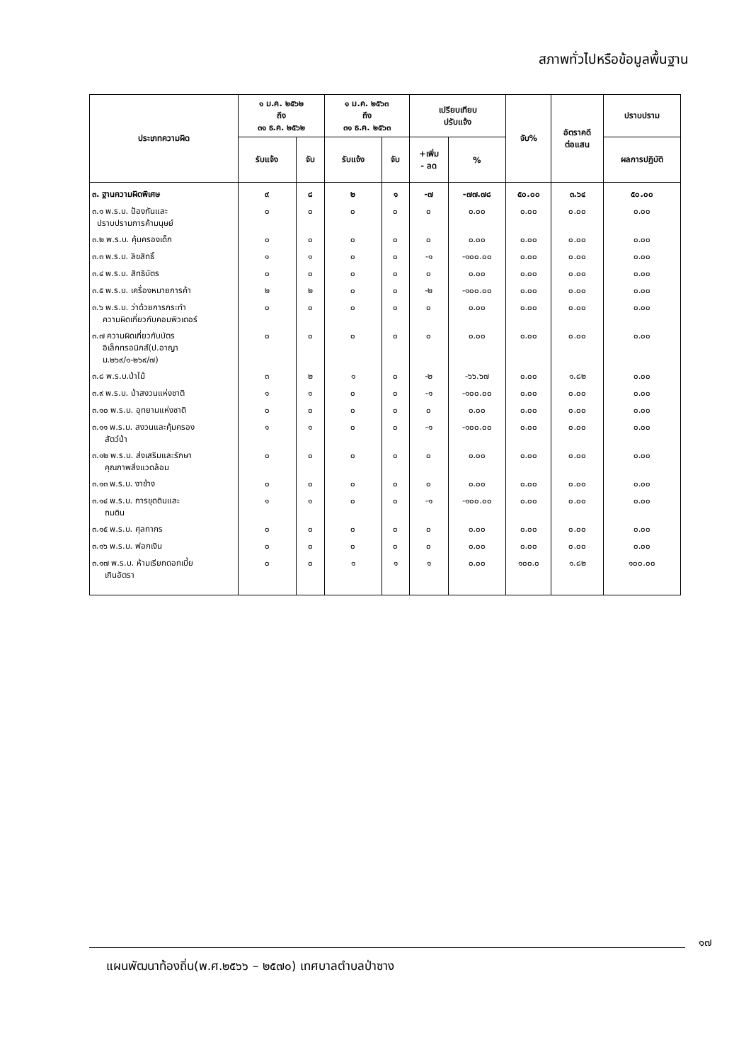สภาพทั่วไปหรือข้อมูลพื้นฐาน
| ประเภทความผิด | ๑ ม.ค. ๒๕๖๒ ถึง ๓๑ ธ.ค. ๒๕๖๒ | | ๑ ม.ค. ๒๕๖๓ ถึง ๓๑ ธ.ค. ๒๕๖๓ | | เปรียบเทียบ ปรับแจ้ง | | จับ% | อัตราคดี ต่อแสน | ปราบปราม |
| --- | --- | --- | --- | --- | --- | --- | --- | --- | --- |
| | รับแจ้ง | จับ | รับแจ้ง | จับ | +เพิ่ม - ลด | % | | | ผลการปฏิบัติ |
| ๓. ฐานความผิดพิเศษ | ๙ | ๘ | ๒ | ๑ | -๗ | -๗๗.๗๘ | ๕๐.๐๐ | ๓.๖๔ | ๕๐.๐๐ |
| ๓.๑ พ.ร.บ. ป้องกันและ ปราบปรามการค้ามนุษย์ | ๐ | ๐ | ๐ | ๐ | ๐ | ๐.๐๐ | ๐.๐๐ | ๐.๐๐ | ๐.๐๐ |
| ๓.๒ พ.ร.บ. คุ้มครองเด็ก | ๐ | ๐ | ๐ | ๐ | ๐ | ๐.๐๐ | ๐.๐๐ | ๐.๐๐ | ๐.๐๐ |
| ๓.๓ พ.ร.บ. ลิขสิทธิ์ | ๑ | ๑ | ๐ | ๐ | -๑ | -๑๐๐.๐๐ | ๐.๐๐ | ๐.๐๐ | ๐.๐๐ |
| ๓.๔ พ.ร.บ. สิทธิบัตร | ๐ | ๐ | ๐ | ๐ | ๐ | ๐.๐๐ | ๐.๐๐ | ๐.๐๐ | ๐.๐๐ |
| ๓.๕ พ.ร.บ. เครื่องหมายการค้า | ๒ | ๒ | ๐ | ๐ | -๒ | -๑๐๐.๐๐ | ๐.๐๐ | ๐.๐๐ | ๐.๐๐ |
| ๓.๖ พ.ร.บ. ว่าด้วยการกระทำ ความผิดเกี่ยวกับคอมพิวเตอร์ | ๐ | ๐ | ๐ | ๐ | ๐ | ๐.๐๐ | ๐.๐๐ | ๐.๐๐ | ๐.๐๐ |
| ๓.๗ ความผิดเกี่ยวกับบัตร อิเล็กทรอนิกส์(ป.อาญา ม.๒๖๙/๑-๒๖๙/๗) | ๐ | ๐ | ๐ | ๐ | ๐ | ๐.๐๐ | ๐.๐๐ | ๐.๐๐ | ๐.๐๐ |
| ๓.๘ พ.ร.บ.ป่าไม้ | ๓ | ๒ | ๑ | ๐ | -๒ | -๖๖.๖๗ | ๐.๐๐ | ๑.๘๒ | ๐.๐๐ |
| ๓.๙ พ.ร.บ. ป่าสงวนแห่งชาติ | ๑ | ๑ | ๐ | ๐ | -๑ | -๑๐๐.๐๐ | ๐.๐๐ | ๐.๐๐ | ๐.๐๐ |
| ๓.๑๐ พ.ร.บ. อุทยานแห่งชาติ | ๐ | ๐ | ๐ | ๐ | ๐ | ๐.๐๐ | ๐.๐๐ | ๐.๐๐ | ๐.๐๐ |
| ๓.๑๑ พ.ร.บ. สงวนและคุ้มครอง สัตว์ป่า | ๑ | ๑ | ๐ | ๐ | -๑ | -๑๐๐.๐๐ | ๐.๐๐ | ๐.๐๐ | ๐.๐๐ |
| ๓.๑๒ พ.ร.บ. ส่งเสริมและรักษา คุณภาพสิ่งแวดล้อม | ๐ | ๐ | ๐ | ๐ | ๐ | ๐.๐๐ | ๐.๐๐ | ๐.๐๐ | ๐.๐๐ |
| ๓.๑๓ พ.ร.บ. งาช้าง | ๐ | ๐ | ๐ | ๐ | ๐ | ๐.๐๐ | ๐.๐๐ | ๐.๐๐ | ๐.๐๐ |
| ๓.๑๔ พ.ร.บ. การขุดดินและ ถมดิน | ๑ | ๑ | ๐ | ๐ | -๑ | -๑๐๐.๐๐ | ๐.๐๐ | ๐.๐๐ | ๐.๐๐ |
| ๓.๑๕ พ.ร.บ. ศุลกากร | ๐ | ๐ | ๐ | ๐ | ๐ | ๐.๐๐ | ๐.๐๐ | ๐.๐๐ | ๐.๐๐ |
| ๓.๑๖ พ.ร.บ. ฟอกเงิน | ๐ | ๐ | ๐ | ๐ | ๐ | ๐.๐๐ | ๐.๐๐ | ๐.๐๐ | ๐.๐๐ |
| ๓.๑๗ พ.ร.บ. ห้ามเรียกดอกเบี้ย เกินอัตรา | ๐ | ๐ | ๑ | ๑ | ๑ | ๐.๐๐ | ๑๐๐.๐ | ๑.๘๒ | ๑๐๐.๐๐ |
๑๗
แผนพัฒนาท้องถิ่น(พ.ศ.๒๕๖๖ – ๒๕๗๐) เทศบาลตำบลป่าซาง